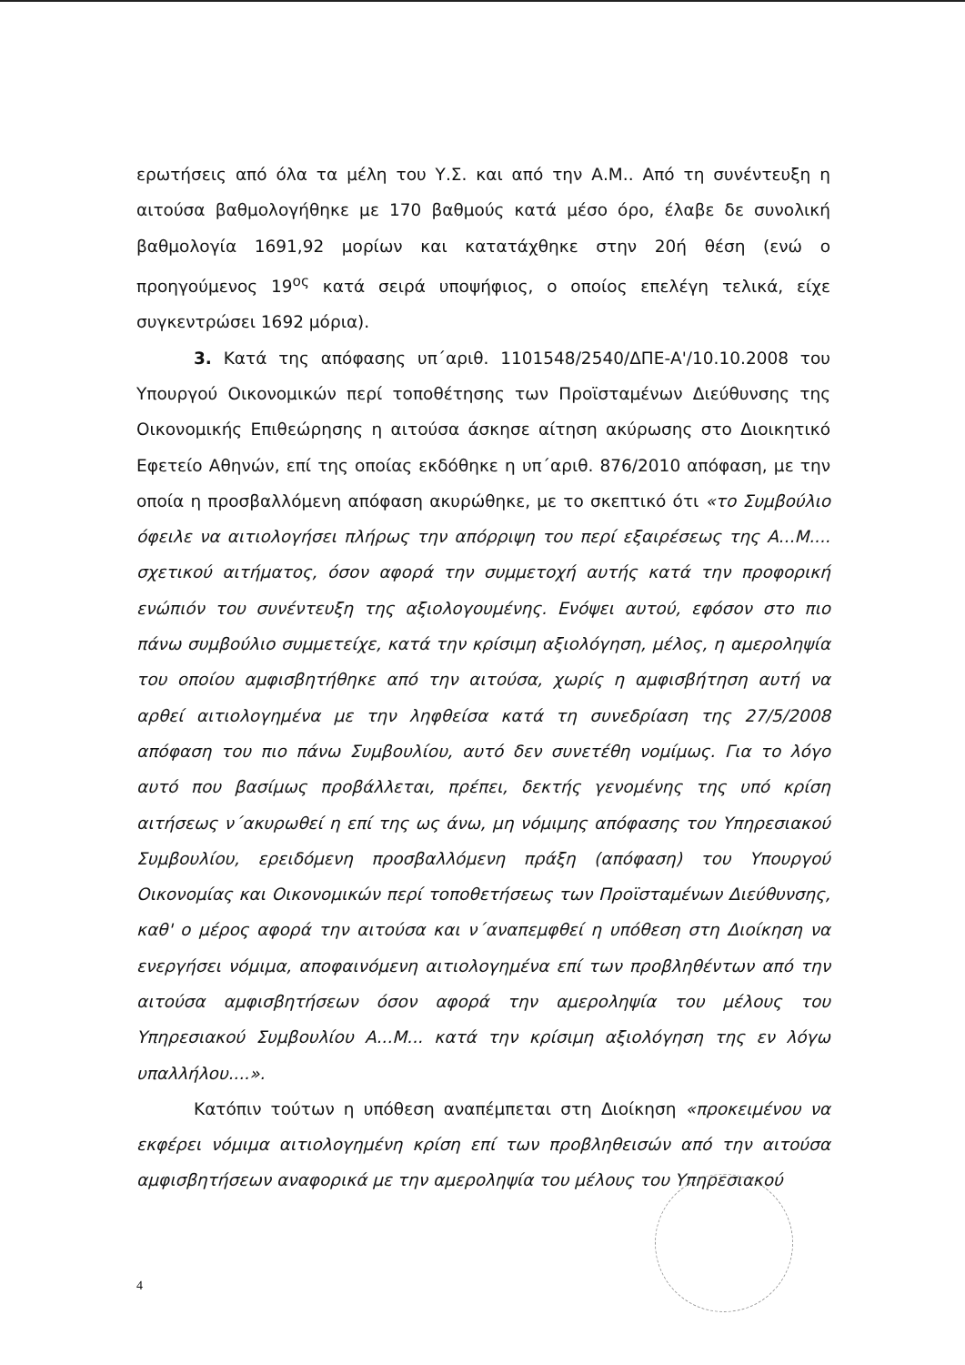ερωτήσεις από όλα τα μέλη του Υ.Σ. και από την Α.Μ.. Από τη συνέντευξη η αιτούσα βαθμολογήθηκε με 170 βαθμούς κατά μέσο όρο, έλαβε δε συνολική βαθμολογία 1691,92 μορίων και κατατάχθηκε στην 20ή θέση (ενώ ο προηγούμενος 19<sup>ος</sup> κατά σειρά υποψήφιος, ο οποίος επελέγη τελικά, είχε συγκεντρώσει 1692 μόρια).
3. Κατά της απόφασης υπ΄αριθ. 1101548/2540/ΔΠΕ-Α'/10.10.2008 του Υπουργού Οικονομικών περί τοποθέτησης των Προϊσταμένων Διεύθυνσης της Οικονομικής Επιθεώρησης η αιτούσα άσκησε αίτηση ακύρωσης στο Διοικητικό Εφετείο Αθηνών, επί της οποίας εκδόθηκε η υπ΄αριθ. 876/2010 απόφαση, με την οποία η προσβαλλόμενη απόφαση ακυρώθηκε, με το σκεπτικό ότι «το Συμβούλιο όφειλε να αιτιολογήσει πλήρως την απόρριψη του περί εξαιρέσεως της Α...Μ.... σχετικού αιτήματος, όσον αφορά την συμμετοχή αυτής κατά την προφορική ενώπιόν του συνέντευξη της αξιολογουμένης. Ενόψει αυτού, εφόσον στο πιο πάνω συμβούλιο συμμετείχε, κατά την κρίσιμη αξιολόγηση, μέλος, η αμεροληψία του οποίου αμφισβητήθηκε από την αιτούσα, χωρίς η αμφισβήτηση αυτή να αρθεί αιτιολογημένα με την ληφθείσα κατά τη συνεδρίαση της 27/5/2008 απόφαση του πιο πάνω Συμβουλίου, αυτό δεν συνετέθη νομίμως. Για το λόγο αυτό που βασίμως προβάλλεται, πρέπει, δεκτής γενομένης της υπό κρίση αιτήσεως ν΄ακυρωθεί η επί της ως άνω, μη νόμιμης απόφασης του Υπηρεσιακού Συμβουλίου, ερειδόμενη προσβαλλόμενη πράξη (απόφαση) του Υπουργού Οικονομίας και Οικονομικών περί τοποθετήσεως των Προϊσταμένων Διεύθυνσης, καθ' ο μέρος αφορά την αιτούσα και ν΄αναπεμφθεί η υπόθεση στη Διοίκηση να ενεργήσει νόμιμα, αποφαινόμενη αιτιολογημένα επί των προβληθέντων από την αιτούσα αμφισβητήσεων όσον αφορά την αμεροληψία του μέλους του Υπηρεσιακού Συμβουλίου Α...Μ... κατά την κρίσιμη αξιολόγηση της εν λόγω υπαλλήλου....».
Κατόπιν τούτων η υπόθεση αναπέμπεται στη Διοίκηση «προκειμένου να εκφέρει νόμιμα αιτιολογημένη κρίση επί των προβληθεισών από την αιτούσα αμφισβητήσεων αναφορικά με την αμεροληψία του μέλους του Υπηρεσιακού
4